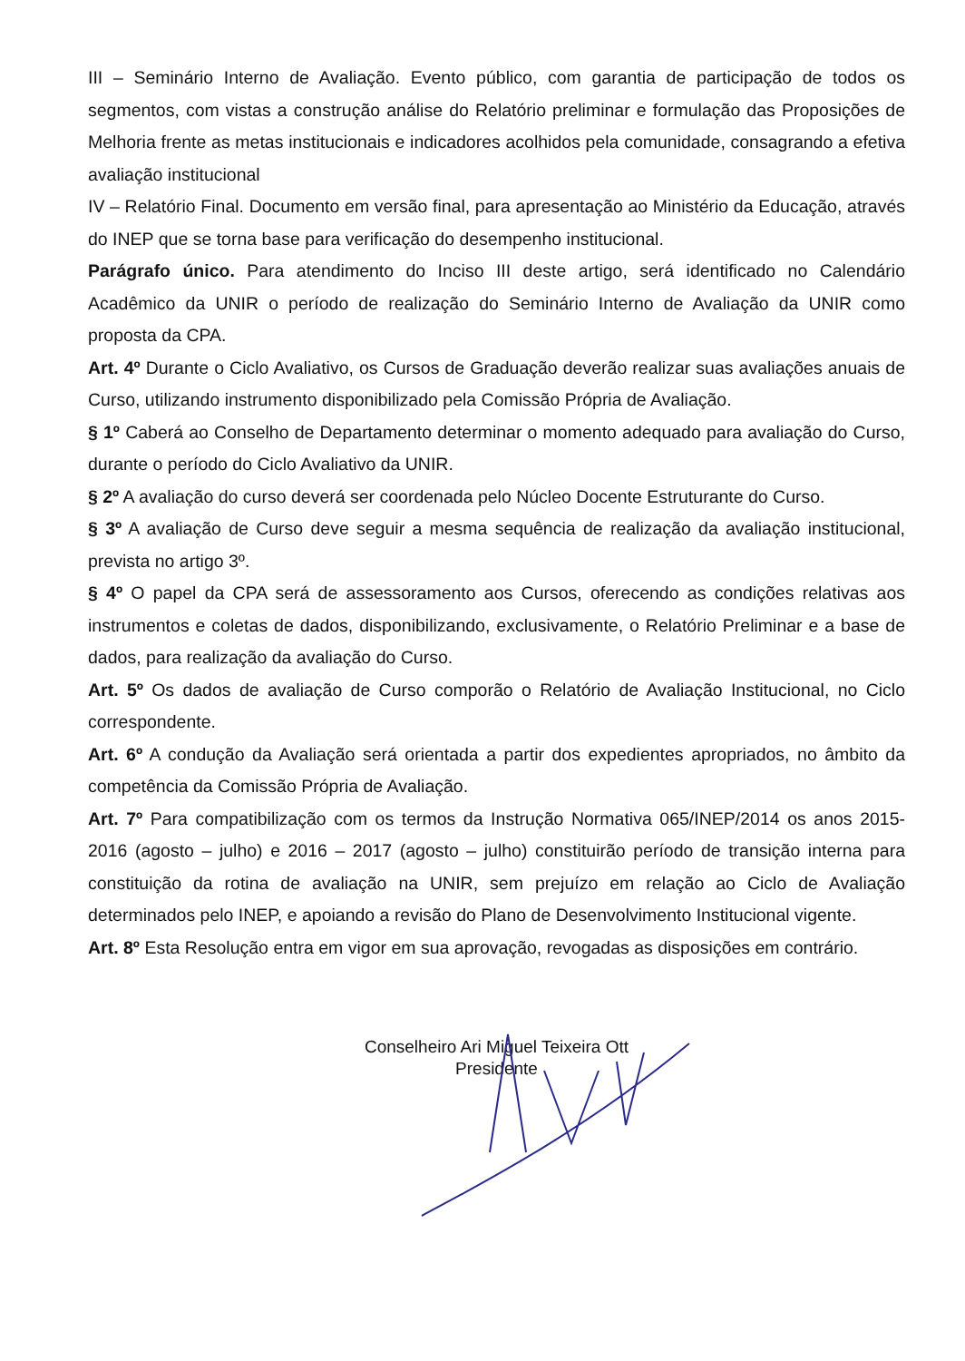III – Seminário Interno de Avaliação. Evento público, com garantia de participação de todos os segmentos, com vistas a construção análise do Relatório preliminar e formulação das Proposições de Melhoria frente as metas institucionais e indicadores acolhidos pela comunidade, consagrando a efetiva avaliação institucional
IV – Relatório Final. Documento em versão final, para apresentação ao Ministério da Educação, através do INEP que se torna base para verificação do desempenho institucional.
Parágrafo único. Para atendimento do Inciso III deste artigo, será identificado no Calendário Acadêmico da UNIR o período de realização do Seminário Interno de Avaliação da UNIR como proposta da CPA.
Art. 4º Durante o Ciclo Avaliativo, os Cursos de Graduação deverão realizar suas avaliações anuais de Curso, utilizando instrumento disponibilizado pela Comissão Própria de Avaliação.
§ 1º Caberá ao Conselho de Departamento determinar o momento adequado para avaliação do Curso, durante o período do Ciclo Avaliativo da UNIR.
§ 2º A avaliação do curso deverá ser coordenada pelo Núcleo Docente Estruturante do Curso.
§ 3º A avaliação de Curso deve seguir a mesma sequência de realização da avaliação institucional, prevista no artigo 3º.
§ 4º O papel da CPA será de assessoramento aos Cursos, oferecendo as condições relativas aos instrumentos e coletas de dados, disponibilizando, exclusivamente, o Relatório Preliminar e a base de dados, para realização da avaliação do Curso.
Art. 5º Os dados de avaliação de Curso comporão o Relatório de Avaliação Institucional, no Ciclo correspondente.
Art. 6º A condução da Avaliação será orientada a partir dos expedientes apropriados, no âmbito da competência da Comissão Própria de Avaliação.
Art. 7º Para compatibilização com os termos da Instrução Normativa 065/INEP/2014 os anos 2015-2016 (agosto – julho) e 2016 – 2017 (agosto – julho) constituirão período de transição interna para constituição da rotina de avaliação na UNIR, sem prejuízo em relação ao Ciclo de Avaliação determinados pelo INEP, e apoiando a revisão do Plano de Desenvolvimento Institucional vigente.
Art. 8º Esta Resolução entra em vigor em sua aprovação, revogadas as disposições em contrário.
Conselheiro Ari Miguel Teixeira Ott
Presidente